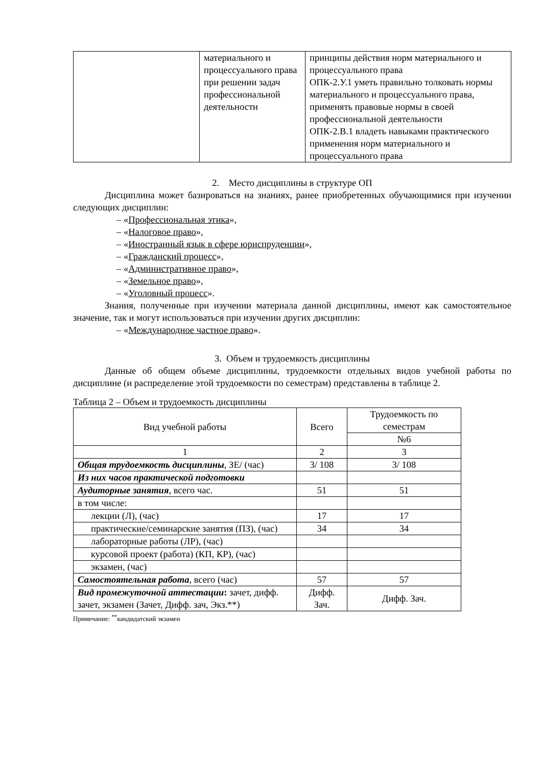| | материального и процессуального права при решении задач профессиональной деятельности | принципы действия норм материального и процессуального права ОПК-2.У.1 уметь правильно толковать нормы материального и процессуального права, применять правовые нормы в своей профессиональной деятельности ОПК-2.В.1 владеть навыками практического применения норм материального и процессуального права |
2. Место дисциплины в структуре ОП
Дисциплина может базироваться на знаниях, ранее приобретенных обучающимися при изучении следующих дисциплин:
– «Профессиональная этика»,
– «Налоговое право»,
– «Иностранный язык в сфере юриспруденции»,
– «Гражданский процесс»,
– «Административное право»,
– «Земельное право»,
– «Уголовный процесс».
Знания, полученные при изучении материала данной дисциплины, имеют как самостоятельное значение, так и могут использоваться при изучении других дисциплин:
– «Международное частное право».
3. Объем и трудоемкость дисциплины
Данные об общем объеме дисциплины, трудоемкости отдельных видов учебной работы по дисциплине (и распределение этой трудоемкости по семестрам) представлены в таблице 2.
Таблица 2 – Объем и трудоемкость дисциплины
| Вид учебной работы | Всего | Трудоемкость по семестрам |
| | | №6 |
| 1 | 2 | 3 |
| Общая трудоемкость дисциплины , ЗЕ/ (час) | 3/ 108 | 3/ 108 |
| Из них часов практической подготовки | | |
| Аудиторные занятия , всего час. | 51 | 51 |
| в том числе: | | |
| лекции (Л), (час) | 17 | 17 |
| практические/семинарские занятия (ПЗ), (час) | 34 | 34 |
| лабораторные работы (ЛР), (час) | | |
| курсовой проект (работа) (КП, КР), (час) | | |
| экзамен, (час) | | |
| Самостоятельная работа , всего (час) | 57 | 57 |
| Вид промежуточной аттестации : зачет, дифф. зачет, экзамен (Зачет, Дифф. зач, Экз.**) | Дифф. Зач. | Дифф. Зач. |
Примечание: <sup>**</sup>кандидатский экзамен